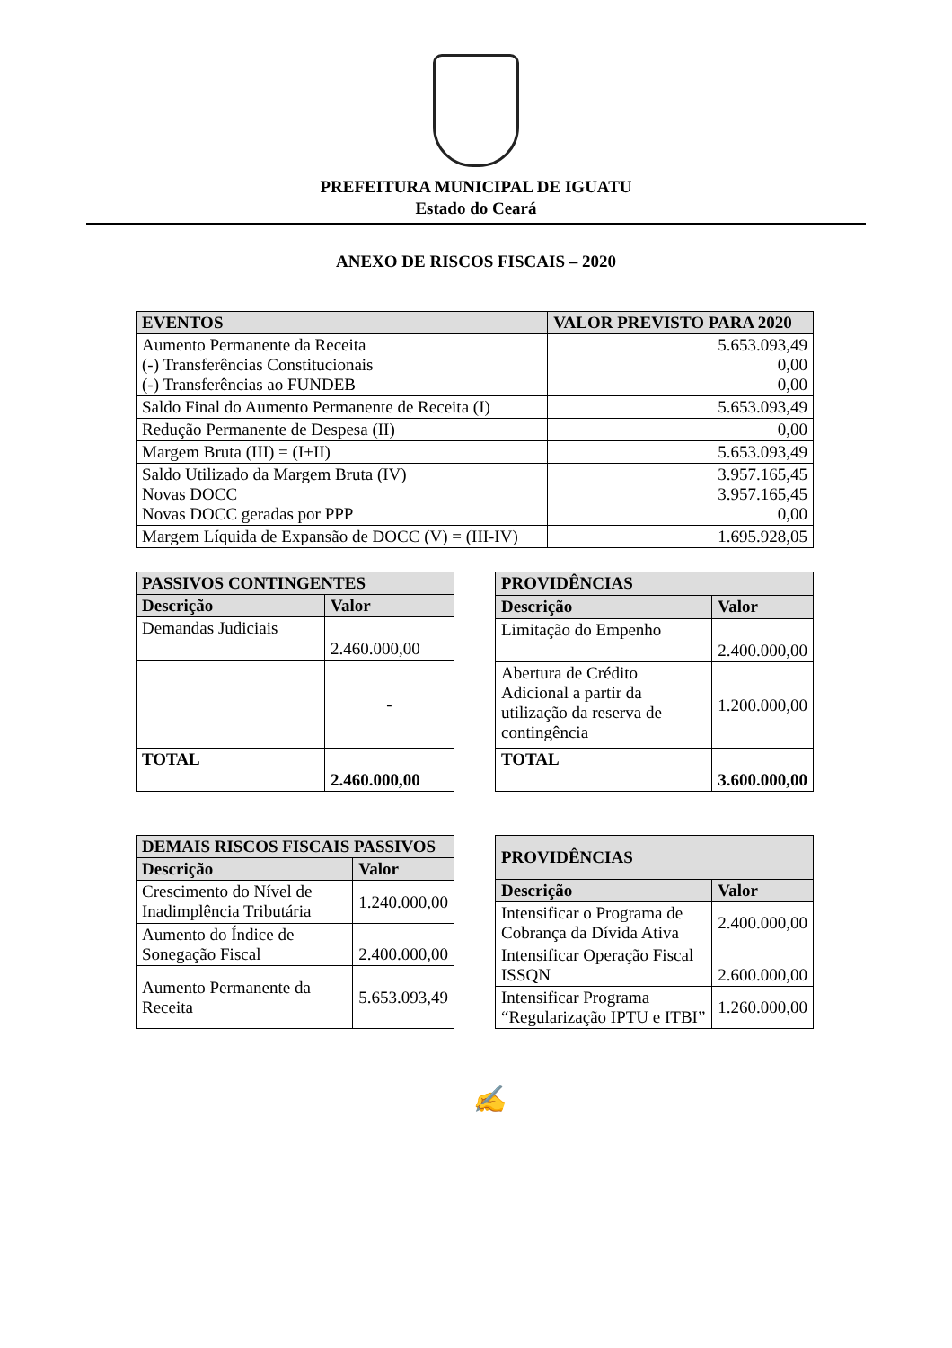PREFEITURA MUNICIPAL DE IGUATU
Estado do Ceará
ANEXO DE RISCOS FISCAIS – 2020
| EVENTOS | VALOR PREVISTO PARA 2020 |
| --- | --- |
| Aumento Permanente da Receita (-) Transferências Constitucionais (-) Transferências ao FUNDEB | 5.653.093,49 0,00 0,00 |
| Saldo Final do Aumento Permanente de Receita (I) | 5.653.093,49 |
| Redução Permanente de Despesa (II) | 0,00 |
| Margem Bruta (III) = (I+II) | 5.653.093,49 |
| Saldo Utilizado da Margem Bruta (IV) Novas DOCC Novas DOCC geradas por PPP | 3.957.165,45 3.957.165,45 0,00 |
| Margem Líquida de Expansão de DOCC (V) = (III-IV) | 1.695.928,05 |
| PASSIVOS CONTINGENTES | |
| --- | --- |
| Descrição | Valor |
| Demandas Judiciais | 2.460.000,00 |
| | - |
| TOTAL | 2.460.000,00 |
| PROVIDÊNCIAS | |
| --- | --- |
| Descrição | Valor |
| Limitação do Empenho | 2.400.000,00 |
| Abertura de Crédito Adicional a partir da utilização da reserva de contingência | 1.200.000,00 |
| TOTAL | 3.600.000,00 |
| DEMAIS RISCOS FISCAIS PASSIVOS | |
| --- | --- |
| Descrição | Valor |
| Crescimento do Nível de Inadimplência Tributária | 1.240.000,00 |
| Aumento do Índice de Sonegação Fiscal | 2.400.000,00 |
| Aumento Permanente da Receita | 5.653.093,49 |
| PROVIDÊNCIAS | |
| --- | --- |
| Descrição | Valor |
| Intensificar o Programa de Cobrança da Dívida Ativa | 2.400.000,00 |
| Intensificar Operação Fiscal ISSQN | 2.600.000,00 |
| Intensificar Programa “Regularização IPTU e ITBI” | 1.260.000,00 |
✍